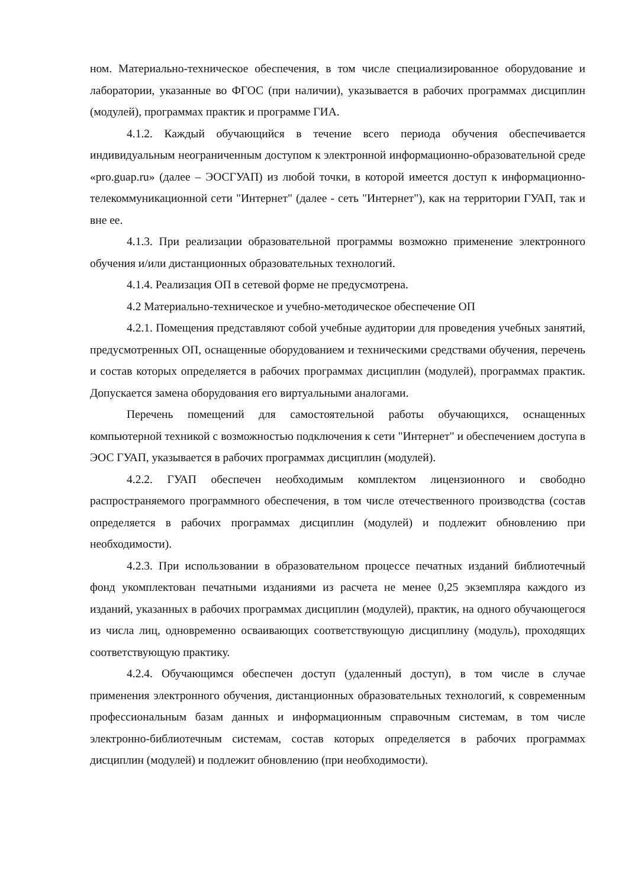ном. Материально-техническое обеспечения, в том числе специализированное оборудование и лаборатории, указанные во ФГОС (при наличии), указывается в рабочих программах дисциплин (модулей), программах практик и программе ГИА.
4.1.2. Каждый обучающийся в течение всего периода обучения обеспечивается индивидуальным неограниченным доступом к электронной информационно-образовательной среде «pro.guap.ru» (далее – ЭОСГУАП) из любой точки, в которой имеется доступ к информационно-телекоммуникационной сети "Интернет" (далее - сеть "Интернет"), как на территории ГУАП, так и вне ее.
4.1.3. При реализации образовательной программы возможно применение электронного обучения и/или дистанционных образовательных технологий.
4.1.4. Реализация ОП в сетевой форме не предусмотрена.
4.2 Материально-техническое и учебно-методическое обеспечение ОП
4.2.1. Помещения представляют собой учебные аудитории для проведения учебных занятий, предусмотренных ОП, оснащенные оборудованием и техническими средствами обучения, перечень и состав которых определяется в рабочих программах дисциплин (модулей), программах практик. Допускается замена оборудования его виртуальными аналогами.
Перечень помещений для самостоятельной работы обучающихся, оснащенных компьютерной техникой с возможностью подключения к сети "Интернет" и обеспечением доступа в ЭОС ГУАП, указывается в рабочих программах дисциплин (модулей).
4.2.2. ГУАП обеспечен необходимым комплектом лицензионного и свободно распространяемого программного обеспечения, в том числе отечественного производства (состав определяется в рабочих программах дисциплин (модулей) и подлежит обновлению при необходимости).
4.2.3. При использовании в образовательном процессе печатных изданий библиотечный фонд укомплектован печатными изданиями из расчета не менее 0,25 экземпляра каждого из изданий, указанных в рабочих программах дисциплин (модулей), практик, на одного обучающегося из числа лиц, одновременно осваивающих соответствующую дисциплину (модуль), проходящих соответствующую практику.
4.2.4. Обучающимся обеспечен доступ (удаленный доступ), в том числе в случае применения электронного обучения, дистанционных образовательных технологий, к современным профессиональным базам данных и информационным справочным системам, в том числе электронно-библиотечным системам, состав которых определяется в рабочих программах дисциплин (модулей) и подлежит обновлению (при необходимости).